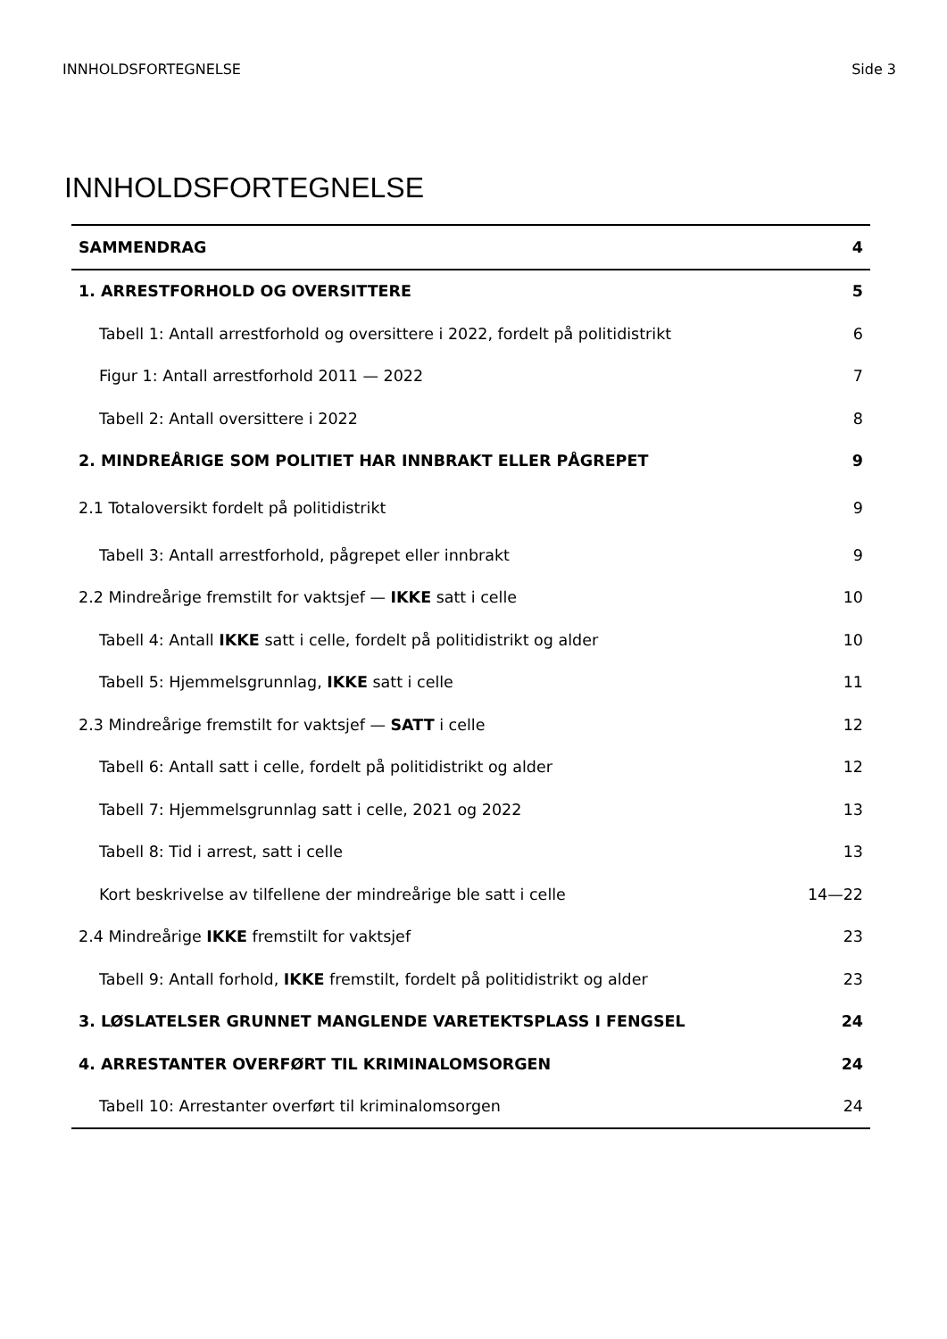INNHOLDSFORTEGNELSE Side 3
INNHOLDSFORTEGNELSE
| SAMMENDRAG | 4 |
| 1. ARRESTFORHOLD OG OVERSITTERE | 5 |
| Tabell 1: Antall arrestforhold og oversittere i 2022, fordelt på politidistrikt | 6 |
| Figur 1: Antall arrestforhold 2011 — 2022 | 7 |
| Tabell 2: Antall oversittere i 2022 | 8 |
| 2. MINDREÅRIGE SOM POLITIET HAR INNBRAKT ELLER PÅGREPET | 9 |
| 2.1 Totaloversikt fordelt på politidistrikt | 9 |
| Tabell 3: Antall arrestforhold, pågrepet eller innbrakt | 9 |
| 2.2 Mindreårige fremstilt for vaktsjef — IKKE satt i celle | 10 |
| Tabell 4: Antall IKKE satt i celle, fordelt på politidistrikt og alder | 10 |
| Tabell 5: Hjemmelsgrunnlag, IKKE satt i celle | 11 |
| 2.3 Mindreårige fremstilt for vaktsjef — SATT i celle | 12 |
| Tabell 6: Antall satt i celle, fordelt på politidistrikt og alder | 12 |
| Tabell 7: Hjemmelsgrunnlag satt i celle, 2021 og 2022 | 13 |
| Tabell 8: Tid i arrest, satt i celle | 13 |
| Kort beskrivelse av tilfellene der mindreårige ble satt i celle | 14—22 |
| 2.4 Mindreårige IKKE fremstilt for vaktsjef | 23 |
| Tabell 9: Antall forhold, IKKE fremstilt, fordelt på politidistrikt og alder | 23 |
| 3. LØSLATELSER GRUNNET MANGLENDE VARETEKTSPLASS I FENGSEL | 24 |
| 4. ARRESTANTER OVERFØRT TIL KRIMINALOMSORGEN | 24 |
| Tabell 10: Arrestanter overført til kriminalomsorgen | 24 |